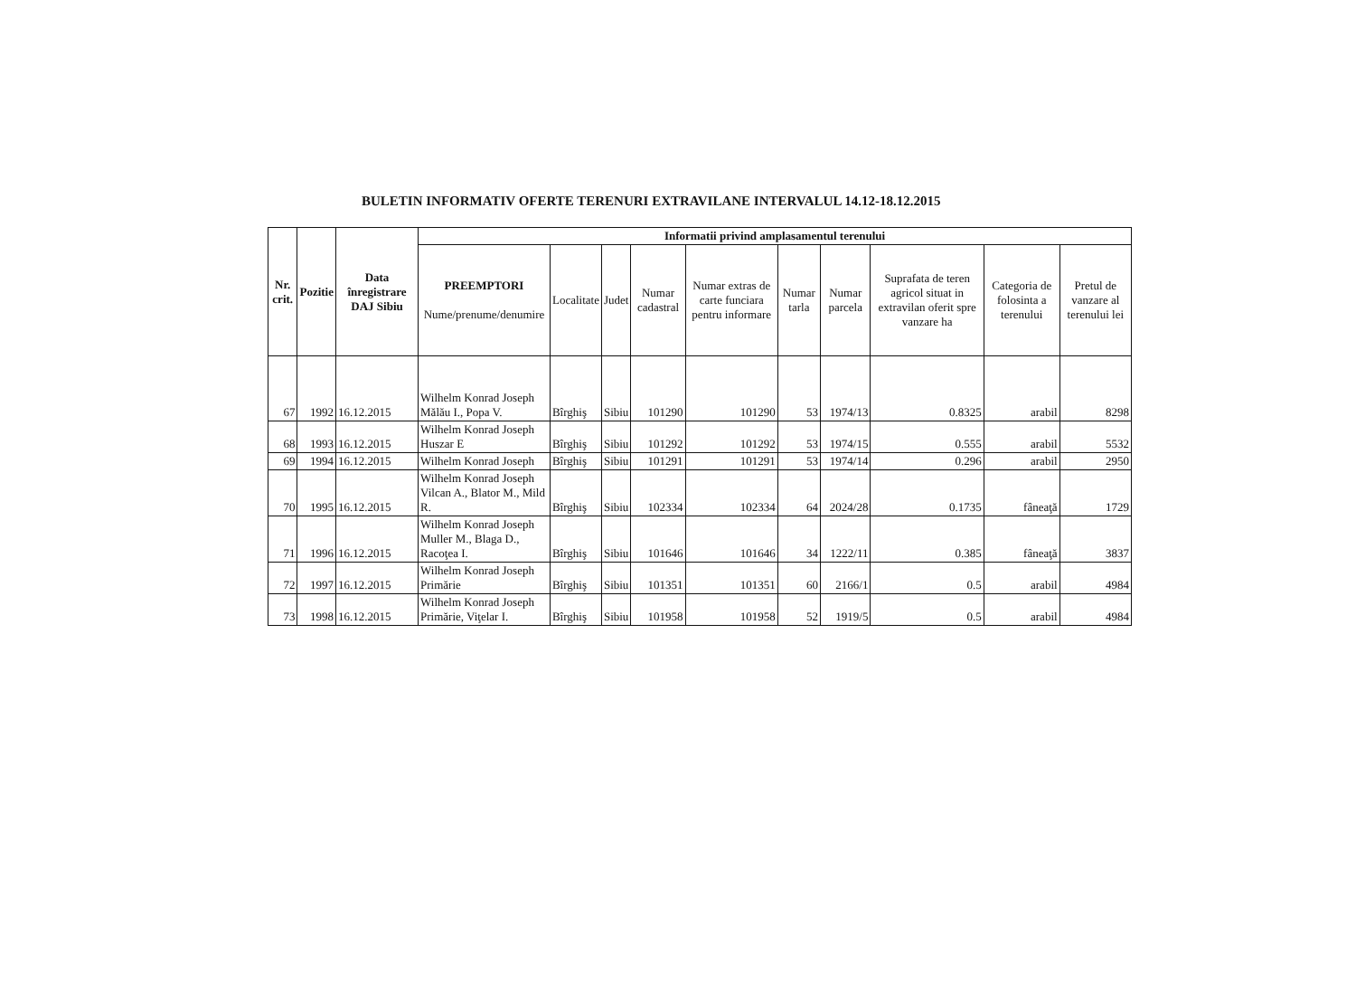BULETIN INFORMATIV OFERTE TERENURI EXTRAVILANE INTERVALUL 14.12-18.12.2015
| Nr. crit. | Pozitie | Data înregistrare DAJ Sibiu | Informatii privind amplasamentul terenului | | | | | | | | | |
| --- | --- | --- | --- | --- | --- | --- | --- | --- | --- | --- | --- | --- |
| | | | PREEMPTORI Nume/prenume/denumire | Localitate | Judet | Numar cadastral | Numar extras de carte funciara pentru informare | Numar tarla | Numar parcela | Suprafata de teren agricol situat in extravilan oferit spre vanzare ha | Categoria de folosinta a terenului | Pretul de vanzare al terenului lei |
| 67 | 1992 | 16.12.2015 | Wilhelm Konrad Joseph Mălău I., Popa V. | Bîrghiş | Sibiu | 101290 | 101290 | 53 | 1974/13 | 0.8325 | arabil | 8298 |
| 68 | 1993 | 16.12.2015 | Wilhelm Konrad Joseph Huszar E | Bîrghiş | Sibiu | 101292 | 101292 | 53 | 1974/15 | 0.555 | arabil | 5532 |
| 69 | 1994 | 16.12.2015 | Wilhelm Konrad Joseph | Bîrghiş | Sibiu | 101291 | 101291 | 53 | 1974/14 | 0.296 | arabil | 2950 |
| 70 | 1995 | 16.12.2015 | Wilhelm Konrad Joseph Vilcan A., Blator M., Mild R. | Bîrghiş | Sibiu | 102334 | 102334 | 64 | 2024/28 | 0.1735 | fâneaţă | 1729 |
| 71 | 1996 | 16.12.2015 | Wilhelm Konrad Joseph Muller M., Blaga D., Racoţea I. | Bîrghiş | Sibiu | 101646 | 101646 | 34 | 1222/11 | 0.385 | fâneaţă | 3837 |
| 72 | 1997 | 16.12.2015 | Wilhelm Konrad Joseph Primărie | Bîrghiş | Sibiu | 101351 | 101351 | 60 | 2166/1 | 0.5 | arabil | 4984 |
| 73 | 1998 | 16.12.2015 | Wilhelm Konrad Joseph Primărie, Viţelar I. | Bîrghiş | Sibiu | 101958 | 101958 | 52 | 1919/5 | 0.5 | arabil | 4984 |